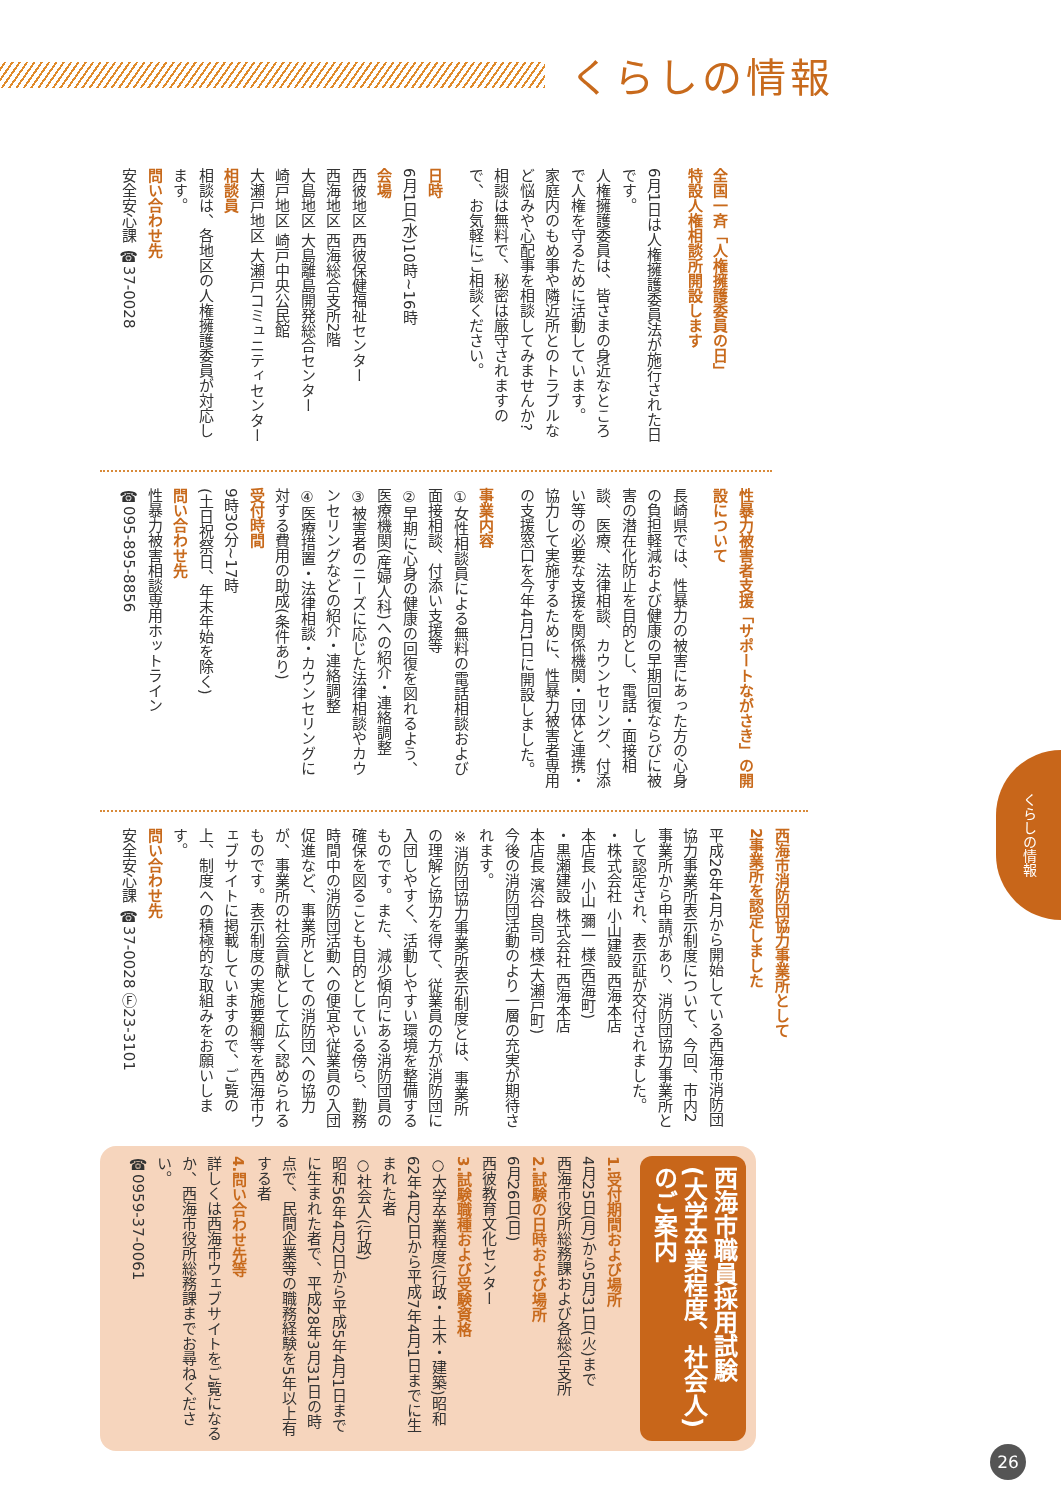くらしの情報
全国一斉「人権擁護委員の日」
特設人権相談所開設します
6月1日は人権擁護委員法が施行された日です。
人権擁護委員は、皆さまの身近なところで人権を守るために活動しています。
家庭内のもめ事や隣近所とのトラブルなど悩みや心配事を相談してみませんか?
相談は無料で、秘密は厳守されますので、お気軽にご相談ください。
日時
6月1日(水)10時~16時
会場
西彼地区 西彼保健福祉センター
西海地区 西海総合支所2階
大島地区 大島離島開発総合センター
崎戸地区 崎戸中央公民館
大瀬戸地区 大瀬戸コミュニティセンター
相談員
相談は、各地区の人権擁護委員が対応します。
問い合わせ先
安全安心課 ☎37-0028
性暴力被害者支援「サポートながさき」の開設について
長崎県では、性暴力の被害にあった方の心身の負担軽減および健康の早期回復ならびに被害の潜在化防止を目的とし、電話・面接相談、医療、法律相談、カウンセリング、付添い等の必要な支援を関係機関・団体と連携・協力して実施するために、性暴力被害者専用の支援窓口を今年4月1日に開設しました。
事業内容
①女性相談員による無料の電話相談および面接相談、付添い支援等
②早期に心身の健康の回復を図れるよう、医療機関(産婦人科)への紹介・連絡調整
③被害者のニーズに応じた法律相談やカウンセリングなどの紹介・連絡調整
④医療措置・法律相談・カウンセリングに対する費用の助成(条件あり)
受付時間
9時30分~17時
(土日祝祭日、年末年始を除く)
問い合わせ先
性暴力被害相談専用ホットライン
☎095-895-8856
西海市消防団協力事業所として
2事業所を認定しました
平成26年4月から開始している西海市消防団協力事業所表示制度について、今回、市内2事業所から申請があり、消防団協力事業所として認定され、表示証が交付されました。
・株式会社 小山建設 西海本店
本店長 小山 彌一 様(西海町)
・黒瀬建設 株式会社 西海本店
本店長 濱谷 良司 様(大瀬戸町)
今後の消防団活動のより一層の充実が期待されます。
※消防団協力事業所表示制度とは、事業所の理解と協力を得て、従業員の方が消防団に入団しやすく、活動しやすい環境を整備するものです。また、減少傾向にある消防団員の確保を図ることも目的としている傍ら、勤務時間中の消防団活動への便宜や従業員の入団促進など、事業所としての消防団への協力が、事業所の社会貢献として広く認められるものです。表示制度の実施要綱等を西海市ウェブサイトに掲載していますので、ご覧の上、制度への積極的な取組みをお願いします。
問い合わせ先
安全安心課 ☎37-0028 Ⓕ23-3101
西海市職員採用試験
(大学卒業程度、社会人)
のご案内
1.受付期間および場所
4月25日(月)から5月31日(火)まで
西海市役所総務課および各総合支所
2.試験の日時および場所
6月26日(日)
西彼教育文化センター
3.試験職種および受験資格
○大学卒業程度(行政・土木・建築)昭和62年4月2日から平成7年4月1日までに生まれた者
○社会人(行政)
昭和56年4月2日から平成5年4月1日までに生まれた者で、平成28年3月31日の時点で、民間企業等の職務経験を5年以上有する者
4.問い合わせ先等
詳しくは西海市ウェブサイトをご覧になるか、西海市役所総務課までお尋ねください。
☎0959-37-0061
くらしの情報
26